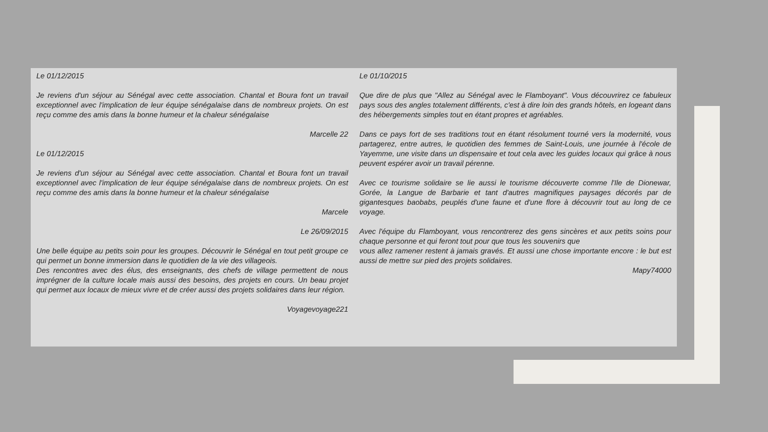Le 01/12/2015
Je reviens d'un séjour au Sénégal avec cette association. Chantal et Boura font un travail exceptionnel avec l'implication de leur équipe sénégalaise dans de nombreux projets. On est reçu comme des amis dans la bonne humeur et la chaleur sénégalaise
Marcelle 22
Le 01/12/2015
Je reviens d'un séjour au Sénégal avec cette association. Chantal et Boura font un travail exceptionnel avec l'implication de leur équipe sénégalaise dans de nombreux projets. On est reçu comme des amis dans la bonne humeur et la chaleur sénégalaise
Marcele
Le 26/09/2015
Une belle équipe au petits soin pour les groupes. Découvrir le Sénégal en tout petit groupe ce qui permet un bonne immersion dans le quotidien de la vie des villageois.
Des rencontres avec des élus, des enseignants, des chefs de village permettent de nous imprégner de la culture locale mais aussi des besoins, des projets en cours. Un beau projet qui permet aux locaux de mieux vivre et de créer aussi des projets solidaires dans leur région.
Voyagevoyage221
Le 01/10/2015
Que dire de plus que "Allez au Sénégal avec le Flamboyant". Vous découvrirez ce fabuleux pays sous des angles totalement différents, c'est à dire loin des grands hôtels, en logeant dans des hébergements simples tout en étant propres et agréables.
Dans ce pays fort de ses traditions tout en étant résolument tourné vers la modernité, vous partagerez, entre autres, le quotidien des femmes de Saint-Louis, une journée à l'école de Yayemme, une visite dans un dispensaire et tout cela avec les guides locaux qui grâce à nous peuvent espérer avoir un travail pérenne.
Avec ce tourisme solidaire se lie aussi le tourisme découverte comme l'Ile de Dionewar, Gorée, la Langue de Barbarie et tant d'autres magnifiques paysages décorés par de gigantesques baobabs, peuplés d'une faune et d'une flore à découvrir tout au long de ce voyage.
Avec l'équipe du Flamboyant, vous rencontrerez des gens sincères et aux petits soins pour chaque personne et qui feront tout pour que tous les souvenirs que
vous allez ramener restent à jamais gravés. Et aussi une chose importante encore : le but est aussi de mettre sur pied des projets solidaires.
Mapy74000